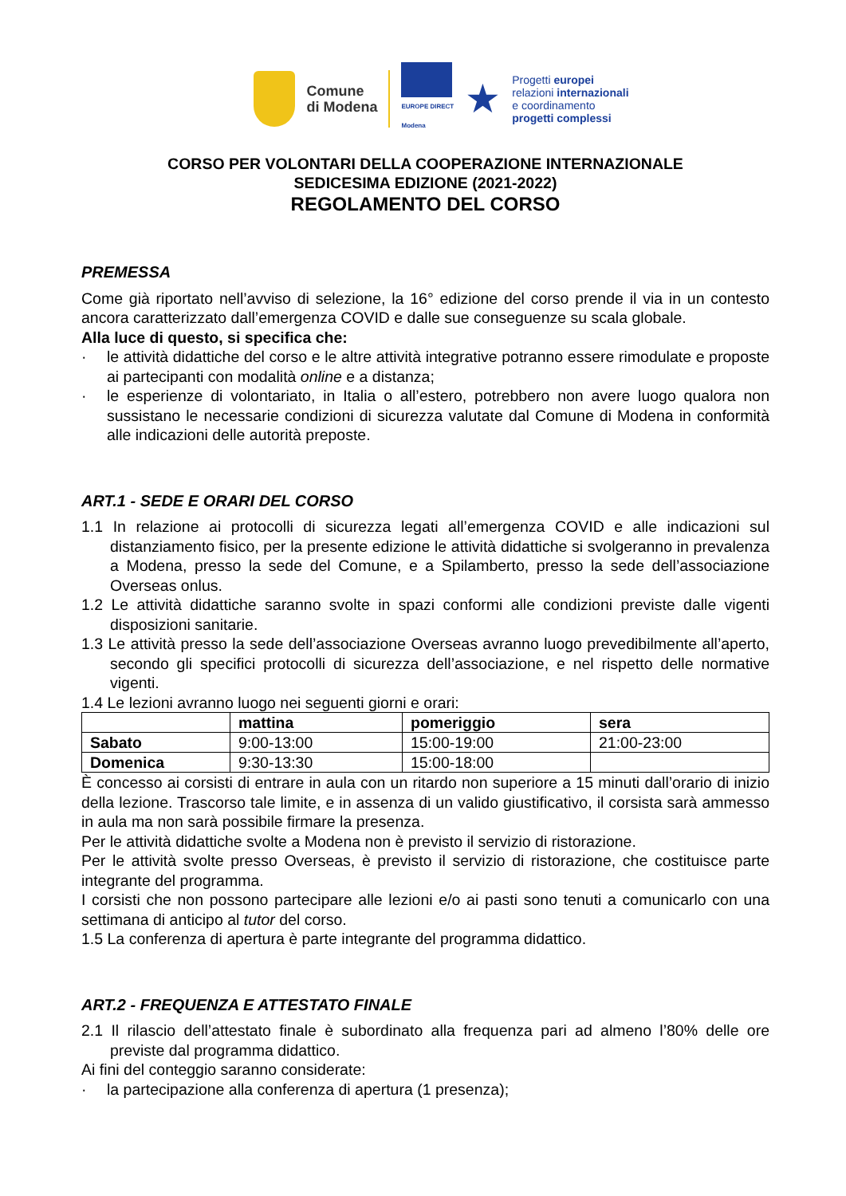Comune
di Modena
EUROPE DIRECT
Modena
★
Progetti europei
relazioni internazionali
e coordinamento
progetti complessi
CORSO PER VOLONTARI DELLA COOPERAZIONE INTERNAZIONALE
SEDICESIMA EDIZIONE (2021-2022)
REGOLAMENTO DEL CORSO
PREMESSA
Come già riportato nell’avviso di selezione, la 16° edizione del corso prende il via in un contesto ancora caratterizzato dall’emergenza COVID e dalle sue conseguenze su scala globale.
Alla luce di questo, si specifica che:
· le attività didattiche del corso e le altre attività integrative potranno essere rimodulate e proposte ai partecipanti con modalità online e a distanza;
· le esperienze di volontariato, in Italia o all’estero, potrebbero non avere luogo qualora non sussistano le necessarie condizioni di sicurezza valutate dal Comune di Modena in conformità alle indicazioni delle autorità preposte.
ART.1 - SEDE E ORARI DEL CORSO
1.1 In relazione ai protocolli di sicurezza legati all’emergenza COVID e alle indicazioni sul distanziamento fisico, per la presente edizione le attività didattiche si svolgeranno in prevalenza a Modena, presso la sede del Comune, e a Spilamberto, presso la sede dell’associazione Overseas onlus.
1.2 Le attività didattiche saranno svolte in spazi conformi alle condizioni previste dalle vigenti disposizioni sanitarie.
1.3 Le attività presso la sede dell’associazione Overseas avranno luogo prevedibilmente all’aperto, secondo gli specifici protocolli di sicurezza dell’associazione, e nel rispetto delle normative vigenti.
1.4 Le lezioni avranno luogo nei seguenti giorni e orari:
| | mattina | pomeriggio | sera |
| --- | --- | --- | --- |
| Sabato | 9:00-13:00 | 15:00-19:00 | 21:00-23:00 |
| Domenica | 9:30-13:30 | 15:00-18:00 | |
È concesso ai corsisti di entrare in aula con un ritardo non superiore a 15 minuti dall’orario di inizio della lezione. Trascorso tale limite, e in assenza di un valido giustificativo, il corsista sarà ammesso in aula ma non sarà possibile firmare la presenza.
Per le attività didattiche svolte a Modena non è previsto il servizio di ristorazione.
Per le attività svolte presso Overseas, è previsto il servizio di ristorazione, che costituisce parte integrante del programma.
I corsisti che non possono partecipare alle lezioni e/o ai pasti sono tenuti a comunicarlo con una settimana di anticipo al tutor del corso.
1.5 La conferenza di apertura è parte integrante del programma didattico.
ART.2 - FREQUENZA E ATTESTATO FINALE
2.1 Il rilascio dell’attestato finale è subordinato alla frequenza pari ad almeno l’80% delle ore previste dal programma didattico.
Ai fini del conteggio saranno considerate:
· la partecipazione alla conferenza di apertura (1 presenza);